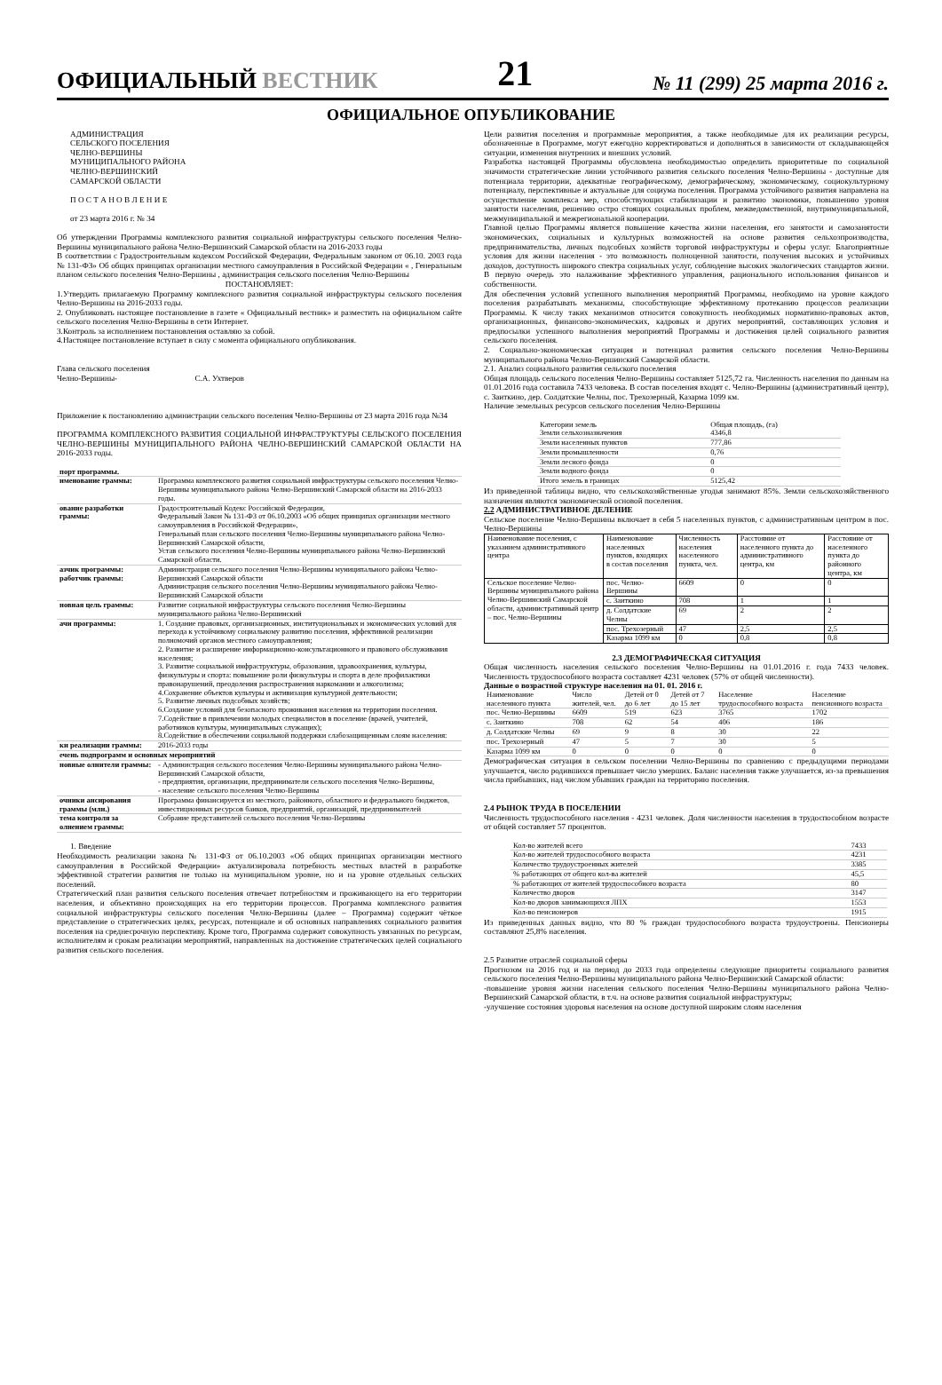ОФИЦИАЛЬНЫЙ ВЕСТНИК 21 № 11 (299) 25 марта 2016 г.
ОФИЦИАЛЬНОЕ ОПУБЛИКОВАНИЕ
АДМИНИСТРАЦИЯ
СЕЛЬСКОГО ПОСЕЛЕНИЯ
ЧЕЛНО-ВЕРШИНЫ
МУНИЦИПАЛЬНОГО РАЙОНА
ЧЕЛНО-ВЕРШИНСКИЙ
САМАРСКОЙ ОБЛАСТИ
П О С Т А Н О В Л Е Н И Е
от 23 марта 2016 г. № 34
Об утверждении Программы комплексного развития социальной инфраструктуры сельского поселения Челно-Вершины муниципального района Челно-Вершинский Самарской области на 2016-2033 годы
В соответствии с Градостроительным кодексом Российской Федерации, Федеральным законом от 06.10. 2003 года № 131-ФЗ» Об общих принципах организации местного самоуправления в Российской Федерации « , Генеральным планом сельского поселения Челно-Вершины , администрация сельского поселения Челно-Вершины
ПОСТАНОВЛЯЕТ:
1.Утвердить прилагаемую Программу комплексного развития социальной инфраструктуры сельского поселения Челно-Вершины на 2016-2033 годы.
2. Опубликовать настоящее постановление в газете « Официальный вестник» и разместить на официальном сайте сельского поселения Челно-Вершины в сети Интернет.
3.Контроль за исполнением постановления оставляю за собой.
4.Настоящее постановление вступает в силу с момента официального опубликования.
Глава сельского поселения
Челно-Вершины- С.А. Ухтверов
Приложение к постановлению администрации сельского поселения Челно-Вершины от 23 марта 2016 года №34
ПРОГРАММА КОМПЛЕКСНОГО РАЗВИТИЯ СОЦИАЛЬНОЙ ИНФРАСТРУКТУРЫ СЕЛЬСКОГО ПОСЕЛЕНИЯ ЧЕЛНО-ВЕРШИНЫ МУНИЦИПАЛЬНОГО РАЙОНА ЧЕЛНО-ВЕРШИНСКИЙ САМАРСКОЙ ОБЛАСТИ НА 2016-2033 годы.
| порт программы. | |
| именование граммы: | Программа комплексного развития социальной инфраструктуры сельского поселения Челно-Вершины муниципального района Челно-Вершинский Самарской области на 2016-2033 годы. |
| ование разработки граммы: | Градостроительный Кодекс Российской Федерации, Федеральный Закон № 131-ФЗ от 06.10.2003 «Об общих принципах организации местного самоуправления в Российской Федерации», Генеральный план сельского поселения Челно-Вершины муниципального района Челно-Вершинский Самарской области, Устав сельского поселения Челно-Вершины муниципального района Челно-Вершинский Самарской области. |
| азчик программы: работчик граммы: | Администрация сельского поселения Челно-Вершины муниципального района Челно-Вершинский Самарской области Администрация сельского поселения Челно-Вершины муниципального района Челно-Вершинский Самарской области |
| новная цель граммы: | Развитие социальной инфраструктуры сельского поселения Челно-Вершины муниципального района Челно-Вершинский |
| ачи программы: | 1. Создание правовых, организационных, институциональных и экономических условий для перехода к устойчивому социальному развитию поселения, эффективной реализации полномочий органов местного самоуправления; 2. Развитие и расширение информационно-консультационного и правового обслуживания населения; 3. Развитие социальной инфраструктуры, образования, здравоохранения, культуры, физкультуры и спорта: повышение роли физкультуры и спорта в деле профилактики правонарушений, преодоления распространения наркомании и алкоголизма; 4.Сохранение объектов культуры и активизация культурной деятельности; 5. Развитие личных подсобных хозяйств; 6.Создание условий для безопасного проживания населения на территории поселения. 7.Содействие в привлечении молодых специалистов в поселение (врачей, учителей, работников культуры, муниципальных служащих); 8.Содействие в обеспечении социальной поддержки слабозащищенным слоям населения: |
| ки реализации граммы: | 2016-2033 годы |
| ечень подпрограмм и основных мероприятий | |
| новные олнители граммы: | - Администрация сельского поселения Челно-Вершины муниципального района Челно-Вершинский Самарской области, - предприятия, организации, предприниматели сельского поселения Челно-Вершины, - население сельского поселения Челно-Вершины |
| очники ансирования граммы (млн.) | Программа финансируется из местного, районного, областного и федерального бюджетов, инвестиционных ресурсов банков, предприятий, организаций, предпринимателей |
| тема контроля за олнением граммы: | Собрание представителей сельского поселения Челно-Вершины |
1. Введение
Необходимость реализации закона № 131-ФЗ от 06.10.2003 «Об общих принципах организации местного самоуправления в Российской Федерации» актуализировала потребность местных властей в разработке эффективной стратегии развития не только на муниципальном уровне, но и на уровне отдельных сельских поселений.
Стратегический план развития сельского поселения отвечает потребностям и проживающего на его территории населения, и объективно происходящих на его территории процессов. Программа комплексного развития социальной инфраструктуры сельского поселения Челно-Вершины (далее – Программа) содержит чёткое представление о стратегических целях, ресурсах, потенциале и об основных направлениях социального развития поселения на среднесрочную перспективу. Кроме того, Программа содержит совокупность увязанных по ресурсам, исполнителям и срокам реализации мероприятий, направленных на достижение стратегических целей социального развития сельского поселения.
Цели развития поселения и программные мероприятия, а также необходимые для их реализации ресурсы, обозначенные в Программе, могут ежегодно корректироваться и дополняться в зависимости от складывающейся ситуации, изменения внутренних и внешних условий.
Разработка настоящей Программы обусловлена необходимостью определить приоритетные по социальной значимости стратегические линии устойчивого развития сельского поселения Челно-Вершины - доступные для потенциала территории, адекватные географическому, демографическому, экономическому, социокультурному потенциалу, перспективные и актуальные для социума поселения. Программа устойчивого развития направлена на осуществление комплекса мер, способствующих стабилизации и развитию экономики, повышению уровня занятости населения, решению остро стоящих социальных проблем, межведомственной, внутримуниципальной, межмуниципальной и межрегиональной кооперации.
Главной целью Программы является повышение качества жизни населения, его занятости и самозанятости экономических, социальных и культурных возможностей на основе развития сельхозпроизводства, предпринимательства, личных подсобных хозяйств торговой инфраструктуры и сферы услуг. Благоприятные условия для жизни населения - это возможность полноценной занятости, получения высоких и устойчивых доходов, доступность широкого спектра социальных услуг, соблюдение высоких экологических стандартов жизни. В первую очередь это налаживание эффективного управления, рационального использования финансов и собственности.
Для обеспечения условий успешного выполнения мероприятий Программы, необходимо на уровне каждого поселения разрабатывать механизмы, способствующие эффективному протеканию процессов реализации Программы. К числу таких механизмов относится совокупность необходимых нормативно-правовых актов, организационных, финансово-экономических, кадровых и других мероприятий, составляющих условия и предпосылки успешного выполнения мероприятий Программы и достижения целей социального развития сельского поселения.
2. Социально-экономическая ситуация и потенциал развития сельского поселения Челно-Вершины муниципального района Челно-Вершинский Самарской области.
2.1. Анализ социального развития сельского поселения
Общая площадь сельского поселения Челно-Вершины составляет 5125,72 га. Численность населения по данным на 01.01.2016 года составила 7433 человека. В состав поселения входят с. Челно-Вершины (административный центр), с. Заиткино, дер. Солдатские Челны, пос. Трехозерный, Казарма 1099 км.
Наличие земельных ресурсов сельского поселения Челно-Вершины
| Категории земель | Общая площадь, (га) |
| --- | --- |
| Земли сельхозназначения | 4346,8 |
| Земли населенных пунктов | 777,86 |
| Земли промышленности | 0,76 |
| Земли лесного фонда | 0 |
| Земли водного фонда | 0 |
| Итого земель в границах | 5125,42 |
Из приведенной таблицы видно, что сельскохозяйственные угодья занимают 85%. Земли сельскохозяйственного назначения являются экономической основой поселения.
2.2 АДМИНИСТРАТИВНОЕ ДЕЛЕНИЕ
Сельское поселение Челно-Вершины включает в себя 5 населенных пунктов, с административным центром в пос. Челно-Вершины
| Наименование поселения, с указанием административного центра | Наименование населенных пунктов, входящих в состав поселения | Численность населения населенного пункта, чел. | Расстояние от населенного пункта до административного центра, км | Расстояние от населенного пункта до районного центра, км |
| Сельское поселение Челно-Вершины муниципального района Челно-Вершинский Самарской области, административный центр – пос. Челно-Вершины | пос. Челно-Вершины | 6609 | 0 | 0 |
| | с. Заиткино | 708 | 1 | 1 |
| | д. Солдатские Челны | 69 | 2 | 2 |
| | пос. Трехозерный | 47 | 2,5 | 2,5 |
| | Казарма 1099 км | 0 | 0,8 | 0,8 |
2.3 ДЕМОГРАФИЧЕСКАЯ СИТУАЦИЯ
Общая численность населения сельского поселения Челно-Вершины на 01.01.2016 г. года 7433 человек. Численность трудоспособного возраста составляет 4231 человек (57% от общей численности).
Данные о возрастной структуре населения на 01. 01. 2016 г.
| Наименование населенного пункта | Число жителей, чел. | Детей от 0 до 6 лет | Детей от 7 до 15 лет | Население трудоспособного возраста | Население пенсионного возраста |
| пос. Челно-Вершины | 6609 | 519 | 623 | 3765 | 1702 |
| с. Заиткино | 708 | 62 | 54 | 406 | 186 |
| д. Солдатские Челны | 69 | 9 | 8 | 30 | 22 |
| пос. Трехозерный | 47 | 5 | 7 | 30 | 5 |
| Казарма 1099 км | 0 | 0 | 0 | 0 | 0 |
Демографическая ситуация в сельском поселении Челно-Вершины по сравнению с предыдущими периодами улучшается, число родившихся превышает число умерших. Баланс населения также улучшается, из-за превышения числа прибывших, над числом убывших граждан на территорию поселения.
2.4 РЫНОК ТРУДА В ПОСЕЛЕНИИ
Численность трудоспособного населения - 4231 человек. Доля численности населения в трудоспособном возрасте от общей составляет 57 процентов.
| Кол-во жителей всего | 7433 |
| Кол-во жителей трудоспособного возраста | 4231 |
| Количество трудоустроенных жителей | 3385 |
| % работающих от общего кол-ва жителей | 45,5 |
| % работающих от жителей трудоспособного возраста | 80 |
| Количество дворов | 3147 |
| Кол-во дворов занимающихся ЛПХ | 1553 |
| Кол-во пенсионеров | 1915 |
Из приведенных данных видно, что 80 % граждан трудоспособного возраста трудоустроены. Пенсионеры составляют 25,8% населения.
2.5 Развитие отраслей социальной сферы
Прогнозом на 2016 год и на период до 2033 года определены следующие приоритеты социального развития сельского поселения Челно-Вершины муниципального района Челно-Вершинский Самарской области:
-повышение уровня жизни населения сельского поселения Челно-Вершины муниципального района Челно-Вершинский Самарской области, в т.ч. на основе развития социальной инфраструктуры;
-улучшение состояния здоровья населения на основе доступной широким слоям населения